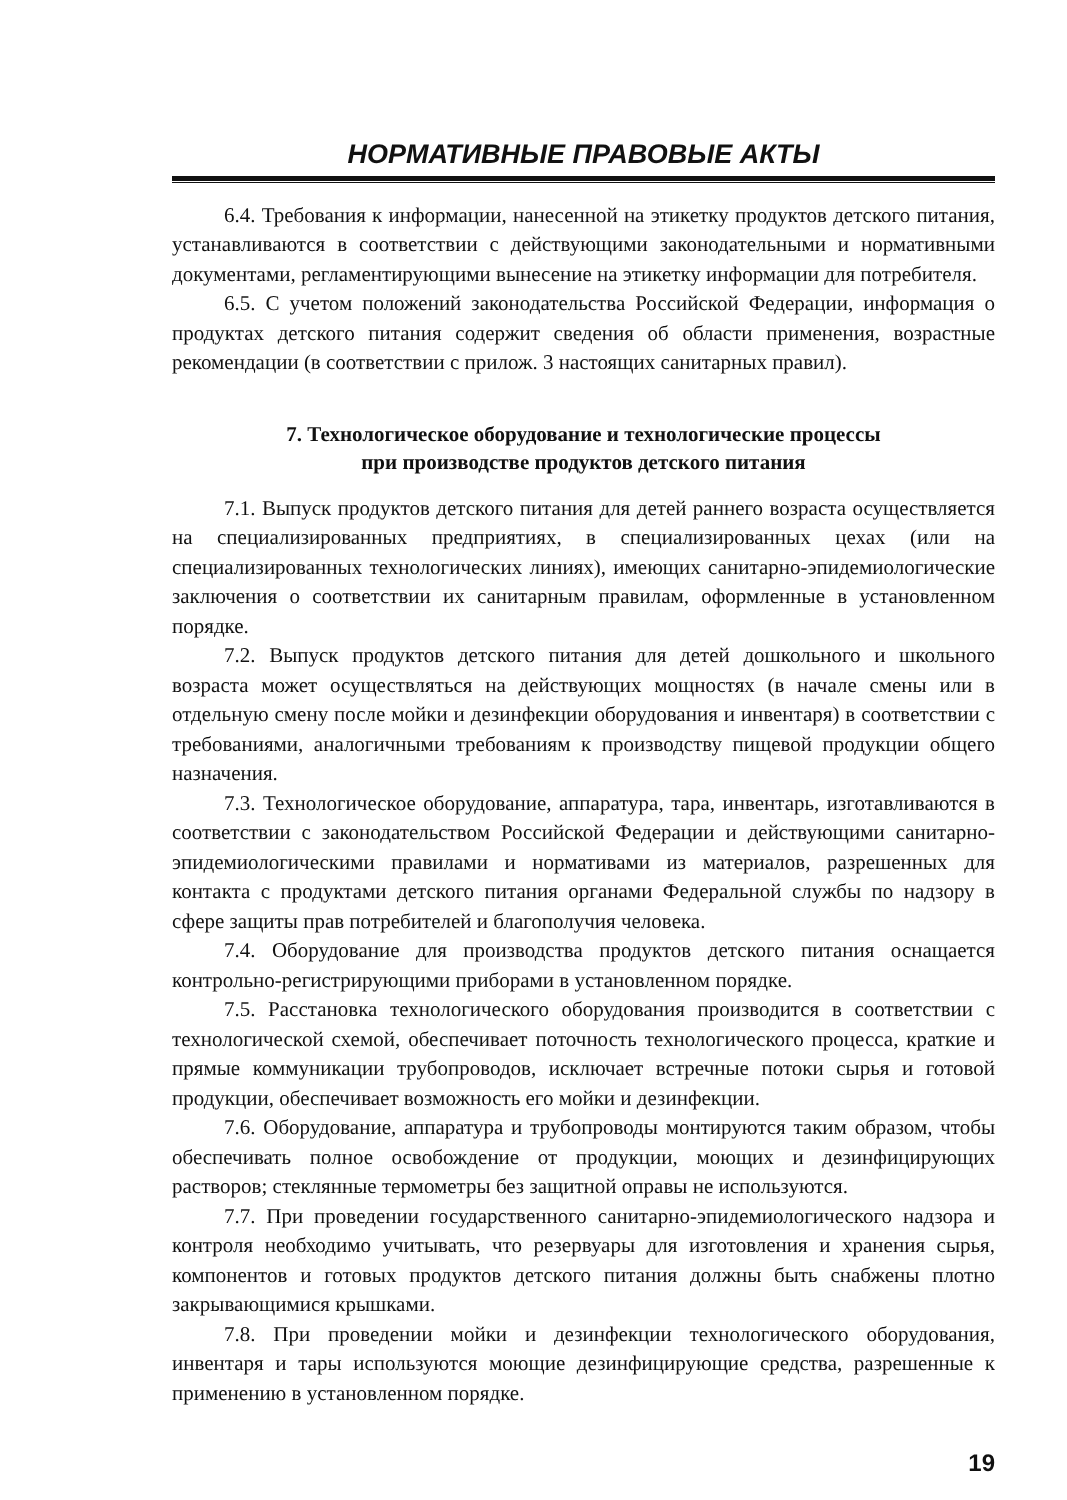НОРМАТИВНЫЕ ПРАВОВЫЕ АКТЫ
6.4. Требования к информации, нанесенной на этикетку продуктов детского питания, устанавливаются в соответствии с действующими законодательными и нормативными документами, регламентирующими вынесение на этикетку информации для потребителя.
6.5. С учетом положений законодательства Российской Федерации, информация о продуктах детского питания содержит сведения об области применения, возрастные рекомендации (в соответствии с прилож. 3 настоящих санитарных правил).
7. Технологическое оборудование и технологические процессы
при производстве продуктов детского питания
7.1. Выпуск продуктов детского питания для детей раннего возраста осуществляется на специализированных предприятиях, в специализированных цехах (или на специализированных технологических линиях), имеющих санитарно-эпидемиологические заключения о соответствии их санитарным правилам, оформленные в установленном порядке.
7.2. Выпуск продуктов детского питания для детей дошкольного и школьного возраста может осуществляться на действующих мощностях (в начале смены или в отдельную смену после мойки и дезинфекции оборудования и инвентаря) в соответствии с требованиями, аналогичными требованиям к производству пищевой продукции общего назначения.
7.3. Технологическое оборудование, аппаратура, тара, инвентарь, изготавливаются в соответствии с законодательством Российской Федерации и действующими санитарно-эпидемиологическими правилами и нормативами из материалов, разрешенных для контакта с продуктами детского питания органами Федеральной службы по надзору в сфере защиты прав потребителей и благополучия человека.
7.4. Оборудование для производства продуктов детского питания оснащается контрольно-регистрирующими приборами в установленном порядке.
7.5. Расстановка технологического оборудования производится в соответствии с технологической схемой, обеспечивает поточность технологического процесса, краткие и прямые коммуникации трубопроводов, исключает встречные потоки сырья и готовой продукции, обеспечивает возможность его мойки и дезинфекции.
7.6. Оборудование, аппаратура и трубопроводы монтируются таким образом, чтобы обеспечивать полное освобождение от продукции, моющих и дезинфицирующих растворов; стеклянные термометры без защитной оправы не используются.
7.7. При проведении государственного санитарно-эпидемиологического надзора и контроля необходимо учитывать, что резервуары для изготовления и хранения сырья, компонентов и готовых продуктов детского питания должны быть снабжены плотно закрывающимися крышками.
7.8. При проведении мойки и дезинфекции технологического оборудования, инвентаря и тары используются моющие дезинфицирующие средства, разрешенные к применению в установленном порядке.
19